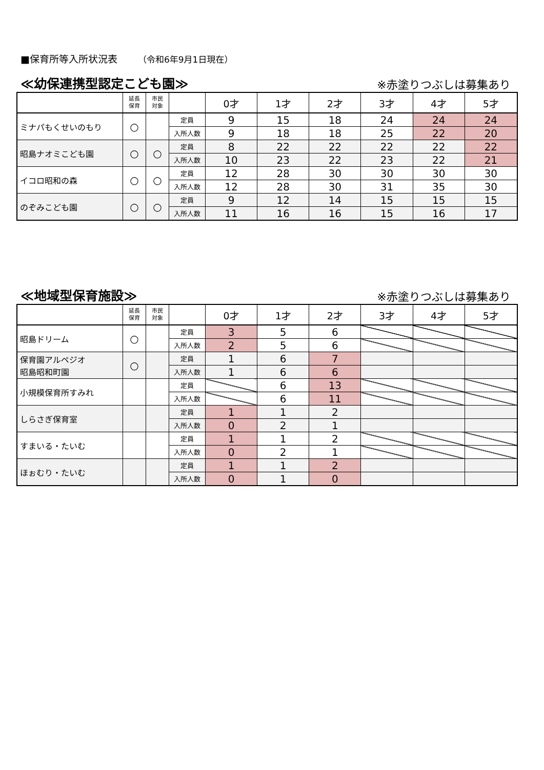■保育所等入所状況表 （令和6年9月1日現在）
≪幼保連携型認定こども園≫
※赤塗りつぶしは募集あり
| | 延長 保育 | 市民 対象 | | 0才 | 1才 | 2才 | 3才 | 4才 | 5才 |
| --- | --- | --- | --- | --- | --- | --- | --- | --- | --- |
| ミナパもくせいのもり | ○ | | 定員 | 9 | 15 | 18 | 24 | 24 | 24 |
| | | | 入所人数 | 9 | 18 | 18 | 25 | 22 | 20 |
| 昭島ナオミこども園 | ○ | ○ | 定員 | 8 | 22 | 22 | 22 | 22 | 22 |
| | | | 入所人数 | 10 | 23 | 22 | 23 | 22 | 21 |
| イコロ昭和の森 | ○ | ○ | 定員 | 12 | 28 | 30 | 30 | 30 | 30 |
| | | | 入所人数 | 12 | 28 | 30 | 31 | 35 | 30 |
| のぞみこども園 | ○ | ○ | 定員 | 9 | 12 | 14 | 15 | 15 | 15 |
| | | | 入所人数 | 11 | 16 | 16 | 15 | 16 | 17 |
≪地域型保育施設≫
※赤塗りつぶしは募集あり
| | 延長 保育 | 市民 対象 | | 0才 | 1才 | 2才 | 3才 | 4才 | 5才 |
| --- | --- | --- | --- | --- | --- | --- | --- | --- | --- |
| 昭島ドリーム | ○ | | 定員 | 3 | 5 | 6 | | | |
| | | | 入所人数 | 2 | 5 | 6 | | | |
| 保育園アルペジオ 昭島昭和町園 | ○ | | 定員 | 1 | 6 | 7 | | | |
| | | | 入所人数 | 1 | 6 | 6 | | | |
| 小規模保育所すみれ | | | 定員 | | 6 | 13 | | | |
| | | | 入所人数 | | 6 | 11 | | | |
| しらさぎ保育室 | | | 定員 | 1 | 1 | 2 | | | |
| | | | 入所人数 | 0 | 2 | 1 | | | |
| すまいる・たいむ | | | 定員 | 1 | 1 | 2 | | | |
| | | | 入所人数 | 0 | 2 | 1 | | | |
| ほぉむり・たいむ | | | 定員 | 1 | 1 | 2 | | | |
| | | | 入所人数 | 0 | 1 | 0 | | | |